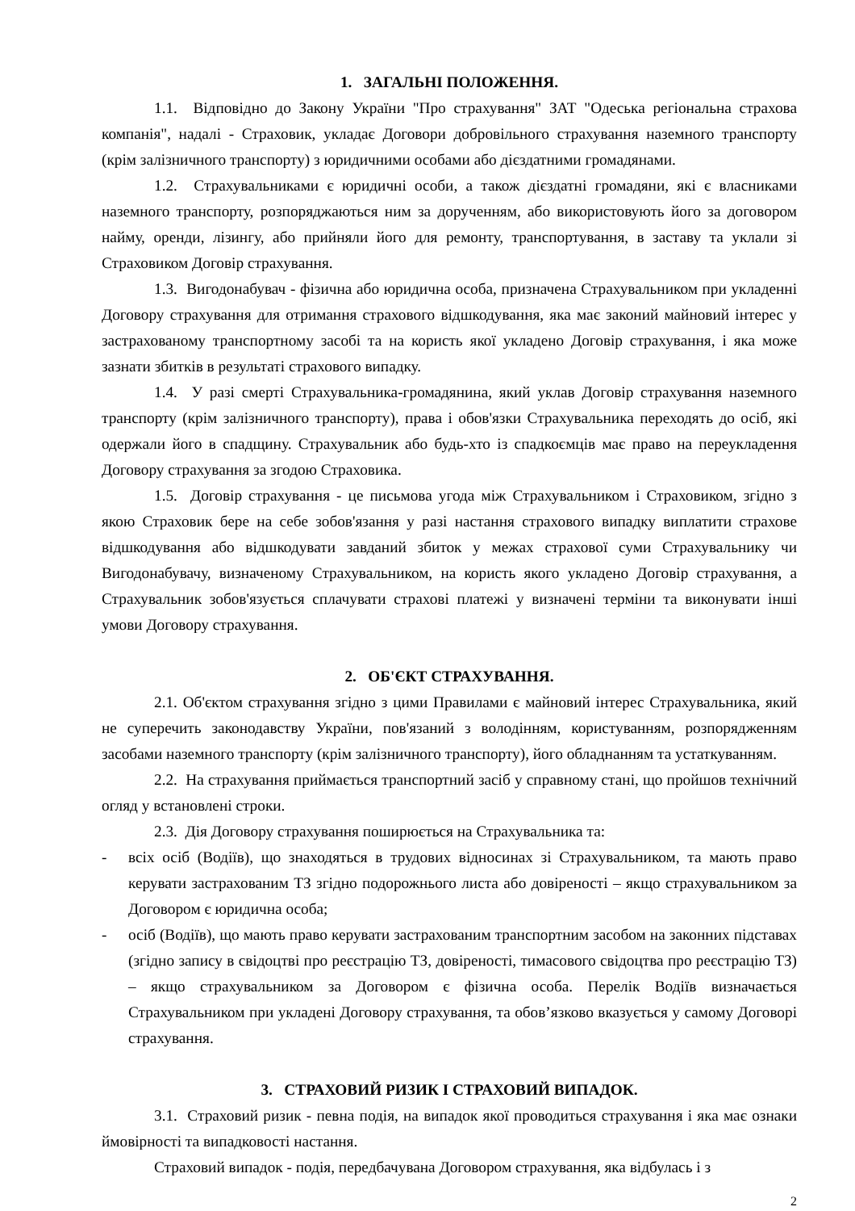1. ЗАГАЛЬНІ ПОЛОЖЕННЯ.
1.1. Відповідно до Закону України "Про страхування" ЗАТ "Одеська регіональна страхова компанія", надалі - Страховик, укладає Договори добровільного страхування наземного транспорту (крім залізничного транспорту) з юридичними особами або дієздатними громадянами.
1.2. Страхувальниками є юридичні особи, а також дієздатні громадяни, які є власниками наземного транспорту, розпоряджаються ним за дорученням, або використовують його за договором найму, оренди, лізингу, або прийняли його для ремонту, транспортування, в заставу та уклали зі Страховиком Договір страхування.
1.3. Вигодонабувач - фізична або юридична особа, призначена Страхувальником при укладенні Договору страхування для отримання страхового відшкодування, яка має законий майновий інтерес у застрахованому транспортному засобі та на користь якої укладено Договір страхування, і яка може зазнати збитків в результаті страхового випадку.
1.4. У разі смерті Страхувальника-громадянина, який уклав Договір страхування наземного транспорту (крім залізничного транспорту), права і обов'язки Страхувальника переходять до осіб, які одержали його в спадщину. Страхувальник або будь-хто із спадкоємців має право на переукладення Договору страхування за згодою Страховика.
1.5. Договір страхування - це письмова угода між Страхувальником і Страховиком, згідно з якою Страховик бере на себе зобов'язання у разі настання страхового випадку виплатити страхове відшкодування або відшкодувати завданий збиток у межах страхової суми Страхувальнику чи Вигодонабувачу, визначеному Страхувальником, на користь якого укладено Договір страхування, а Страхувальник зобов'язується сплачувати страхові платежі у визначені терміни та виконувати інші умови Договору страхування.
2. ОБ'ЄКТ СТРАХУВАННЯ.
2.1. Об'єктом страхування згідно з цими Правилами є майновий інтерес Страхувальника, який не суперечить законодавству України, пов'язаний з володінням, користуванням, розпорядженням засобами наземного транспорту (крім залізничного транспорту), його обладнанням та устаткуванням.
2.2. На страхування приймається транспортний засіб у справному стані, що пройшов технічний огляд у встановлені строки.
2.3. Дія Договору страхування поширюється на Страхувальника та:
- всіх осіб (Водіїв), що знаходяться в трудових відносинах зі Страхувальником, та мають право керувати застрахованим ТЗ згідно подорожнього листа або довіреності – якщо страхувальником за Договором є юридична особа;
- осіб (Водіїв), що мають право керувати застрахованим транспортним засобом на законних підставах (згідно запису в свідоцтві про реєстрацію ТЗ, довіреності, тимасового свідоцтва про реєстрацію ТЗ) – якщо страхувальником за Договором є фізична особа. Перелік Водіїв визначається Страхувальником при укладені Договору страхування, та обов’язково вказується у самому Договорі страхування.
3. СТРАХОВИЙ РИЗИК І СТРАХОВИЙ ВИПАДОК.
3.1. Страховий ризик - певна подія, на випадок якої проводиться страхування і яка має ознаки ймовірності та випадковості настання.
Страховий випадок - подія, передбачувана Договором страхування, яка відбулась і з
2